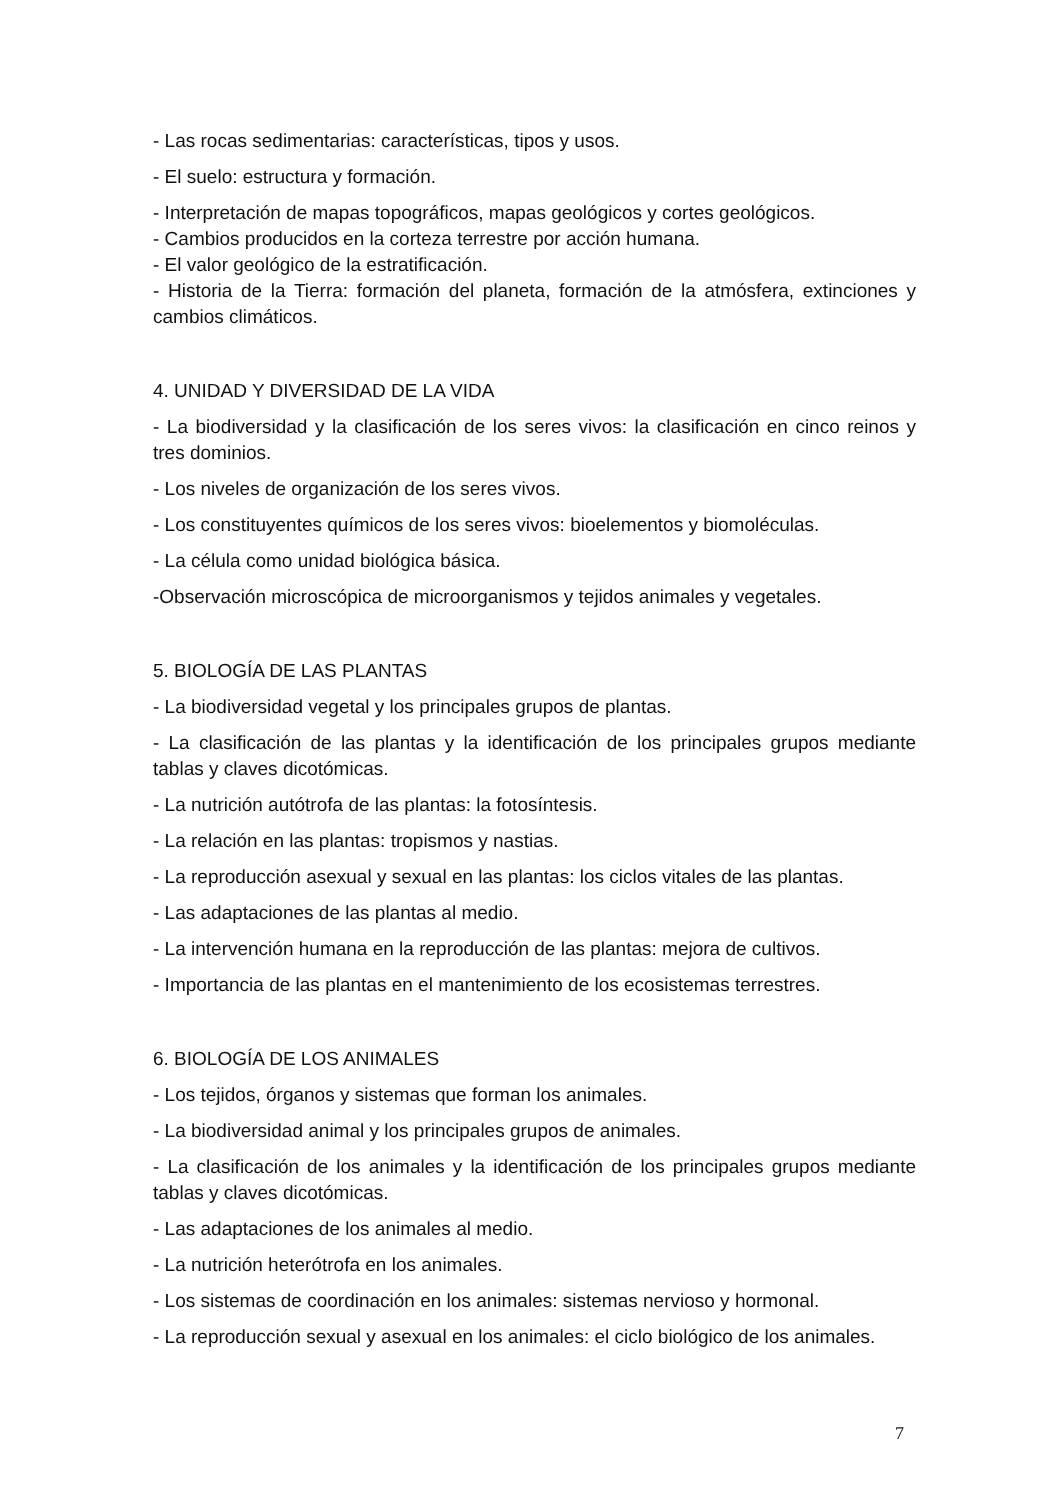- Las rocas sedimentarias: características, tipos y usos.
- El suelo: estructura y formación.
- Interpretación de mapas topográficos, mapas geológicos y cortes geológicos.
- Cambios producidos en la corteza terrestre por acción humana.
- El valor geológico de la estratificación.
- Historia de la Tierra: formación del planeta, formación de la atmósfera, extinciones y cambios climáticos.
4. UNIDAD Y DIVERSIDAD DE LA VIDA
- La biodiversidad y la clasificación de los seres vivos: la clasificación en cinco reinos y tres dominios.
- Los niveles de organización de los seres vivos.
- Los constituyentes químicos de los seres vivos: bioelementos y biomoléculas.
- La célula como unidad biológica básica.
-Observación microscópica de microorganismos y tejidos animales y vegetales.
5. BIOLOGÍA DE LAS PLANTAS
- La biodiversidad vegetal y los principales grupos de plantas.
- La clasificación de las plantas y la identificación de los principales grupos mediante tablas y claves dicotómicas.
- La nutrición autótrofa de las plantas: la fotosíntesis.
- La relación en las plantas: tropismos y nastias.
- La reproducción asexual y sexual en las plantas: los ciclos vitales de las plantas.
- Las adaptaciones de las plantas al medio.
- La intervención humana en la reproducción de las plantas: mejora de cultivos.
- Importancia de las plantas en el mantenimiento de los ecosistemas terrestres.
6. BIOLOGÍA DE LOS ANIMALES
- Los tejidos, órganos y sistemas que forman los animales.
- La biodiversidad animal y los principales grupos de animales.
- La clasificación de los animales y la identificación de los principales grupos mediante tablas y claves dicotómicas.
- Las adaptaciones de los animales al medio.
- La nutrición heterótrofa en los animales.
- Los sistemas de coordinación en los animales: sistemas nervioso y hormonal.
- La reproducción sexual y asexual en los animales: el ciclo biológico de los animales.
7